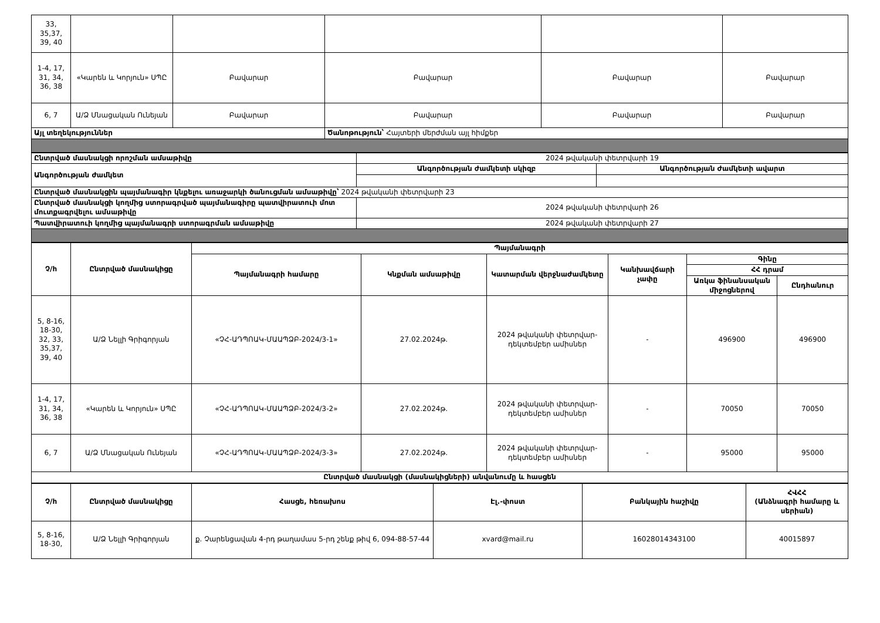| 33, 35,37, 39, 40 | | | | | |
| 1-4, 17, 31, 34, 36, 38 | «Կարեն և Կորյուն» ՍՊԸ | Բավարար | Բավարար | Բավարար | Բավարար |
| 6, 7 | Ա/Ձ Մնացական Ունեյան | Բավարար | Բավարար | Բավարար | Բավարար |
| Այլ տեղեկություններ | | | Ծանոթություն՝ Հայտերի մերժման այլ հիմքեր | | |
| Ընտրված մասնակցի որոշման ամսաթիվը | 2024 թվականի փետրվարի 19 | |
| Անգործության ժամկետ | Անգործության ժամկետի սկիզբ | Անգործության ժամկետի ավարտ |
| Ընտրված մասնակցին պայմանագիր կնքելու առաջարկի ծանուցման ամսաթիվը՝ 2024 թվականի փետրվարի 23 | | |
| Ընտրված մասնակցի կողմից ստորագրված պայմանագիրը պատվիրատուի մոտ մուտքագրվելու ամսաթիվը | 2024 թվականի փետրվարի 26 | |
| Պատվիրատուի կողմից պայմանագրի ստորագրման ամսաթիվը | 2024 թվականի փետրվարի 27 | |
| Չ/հ | Ընտրված մասնակիցը | Պայմանագրի | | | | | |
| --- | --- | --- | --- | --- | --- | --- | --- |
| | | Պայմանագրի համարը | Կնքման ամսաթիվը | Կատարման վերջնաժամկետը | Կանխավճարի չափը | Գինը | |
| | | | | | | ՀՀ դրամ | |
| | | | | | | Առկա ֆինանսական միջոցներով | Ընդհանուր |
| 5, 8-16, 18-30, 32, 33, 35,37, 39, 40 | Ա/Ձ Նելլի Գրիգորյան | «ՉՀ-ԱԴՊՈԱԿ-ՄԱԱՊՁԲ-2024/3-1» | 27.02.2024թ. | 2024 թվականի փետրվար-դեկտեմբեր ամիսներ | - | 496900 | 496900 |
| 1-4, 17, 31, 34, 36, 38 | «Կարեն և Կորյուն» ՍՊԸ | «ՉՀ-ԱԴՊՈԱԿ-ՄԱԱՊՁԲ-2024/3-2» | 27.02.2024թ. | 2024 թվականի փետրվար-դեկտեմբեր ամիսներ | - | 70050 | 70050 |
| 6, 7 | Ա/Ձ Մնացական Ունեյան | «ՉՀ-ԱԴՊՈԱԿ-ՄԱԱՊՁԲ-2024/3-3» | 27.02.2024թ. | 2024 թվականի փետրվար-դեկտեմբեր ամիսներ | - | 95000 | 95000 |
| Ընտրված մասնակցի (մասնակիցների) անվանումը և հասցեն | | | | | | | |
| Չ/հ | Ընտրված մասնակիցը | Հասցե, հեռախոս | Էլ.-փոստ | Բանկային հաշիվը | ՀՎՀՀ (Անձնագրի համարը և սերիան) |
| --- | --- | --- | --- | --- | --- |
| 5, 8-16, 18-30, | Ա/Ձ Նելլի Գրիգորյան | ք. Չարենցավան 4-րդ թաղամաս 5-րդ շենք թիվ 6, 094-88-57-44 | xvard@mail.ru | 16028014343100 | 40015897 |